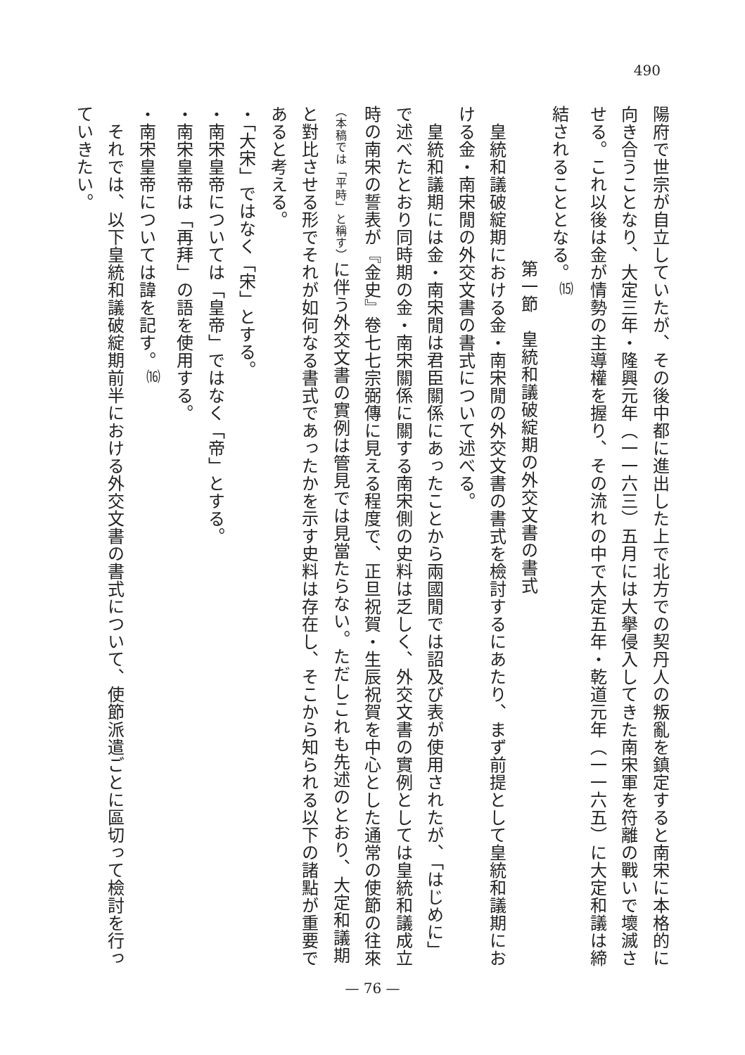490
陽府で世宗が自立していたが、その後中都に進出した上で北方での契丹人の叛亂を鎮定すると南宋に本格的に向き合うことなり、大定三年・隆興元年（一一六三）五月には大擧侵入してきた南宋軍を符離の戰いで壞滅させる。これ以後は金が情勢の主導權を握り、その流れの中で大定五年・乾道元年（一一六五）に大定和議は締結されることとなる。<sup>⒂</sup>
第一節　皇統和議破綻期の外交文書の書式
　皇統和議破綻期における金・南宋閒の外交文書の書式を檢討するにあたり、まず前提として皇統和議期における金・南宋閒の外交文書の書式について述べる。
　皇統和議期には金・南宋閒は君臣關係にあったことから兩國閒では詔及び表が使用されたが、「はじめに」で述べたとおり同時期の金・南宋關係に關する南宋側の史料は乏しく、外交文書の實例としては皇統和議成立時の南宋の誓表が『金史』卷七七宗弼傳に見える程度で、正旦祝賀・生辰祝賀を中心とした通常の使節の往來（本稿では「平時」と稱す）に伴う外交文書の實例は管見では見當たらない。ただしこれも先述のとおり、大定和議期と對比させる形でそれが如何なる書式であったかを示す史料は存在し、そこから知られる以下の諸點が重要であると考える。
・「大宋」ではなく「宋」とする。
・南宋皇帝については「皇帝」ではなく「帝」とする。
・南宋皇帝は「再拜」の語を使用する。
・南宋皇帝については諱を記す。<sup>⒃</sup>
　それでは、以下皇統和議破綻期前半における外交文書の書式について、使節派遣ごとに區切って檢討を行っていきたい。
— 76 —